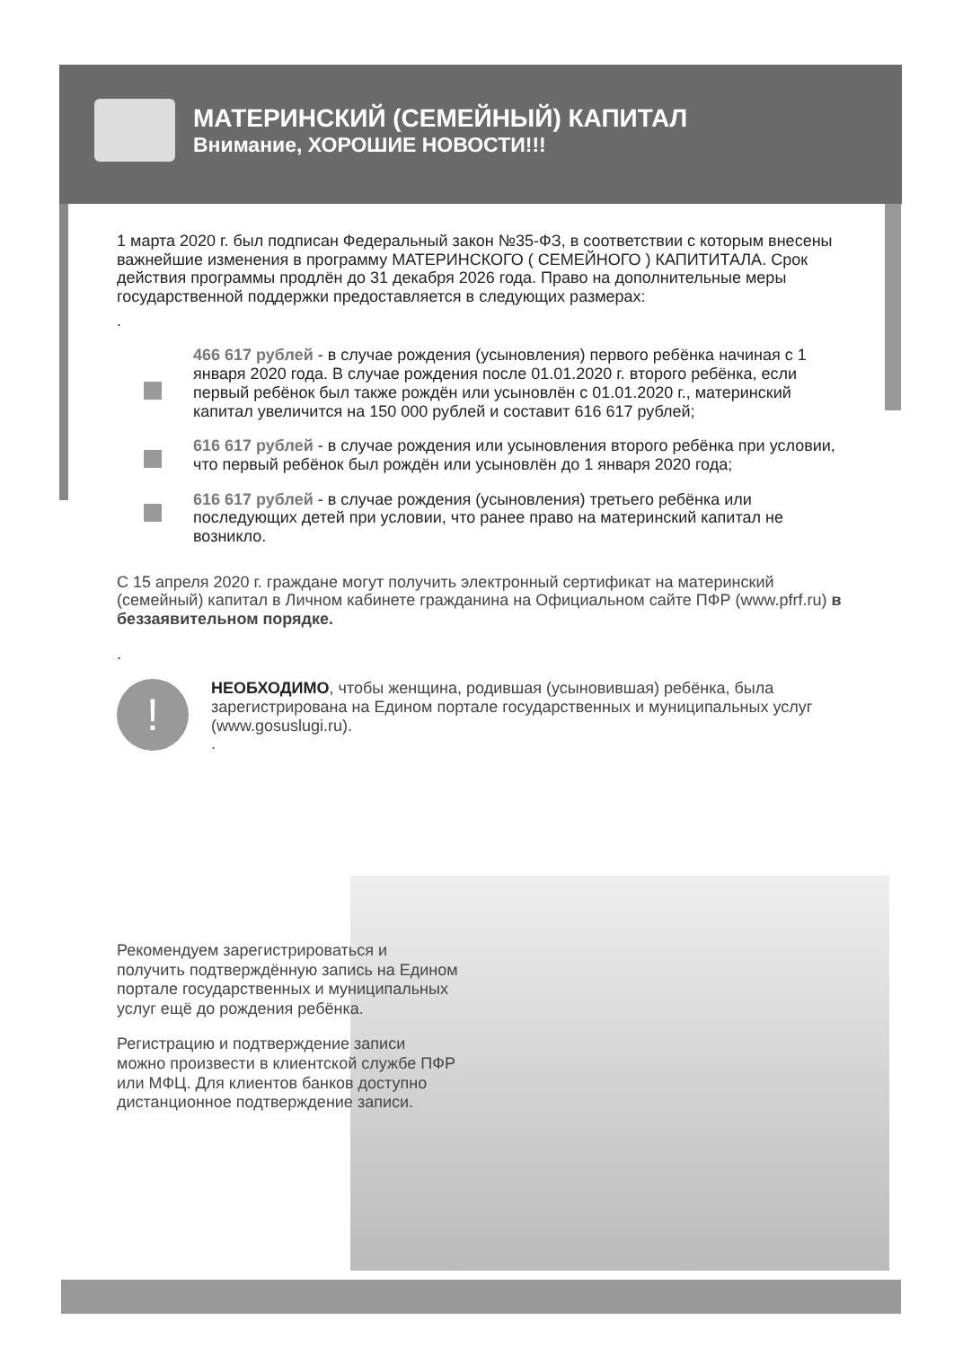МАТЕРИНСКИЙ (СЕМЕЙНЫЙ) КАПИТАЛ
Внимание, ХОРОШИЕ НОВОСТИ!!!
1 марта 2020 г. был подписан Федеральный закон №35-ФЗ, в соответствии с которым внесены важнейшие изменения в программу МАТЕРИНСКОГО ( СЕМЕЙНОГО ) КАПИТИТАЛА. Срок действия программы продлён до 31 декабря 2026 года. Право на дополнительные меры государственной поддержки предоставляется в следующих размерах:
.
466 617 рублей - в случае рождения (усыновления) первого ребёнка начиная с 1 января 2020 года. В случае рождения после 01.01.2020 г. второго ребёнка, если первый ребёнок был также рождён или усыновлён с 01.01.2020 г., материнский капитал увеличится на 150 000 рублей и составит 616 617 рублей;
616 617 рублей - в случае рождения или усыновления второго ребёнка при условии, что первый ребёнок был рождён или усыновлён до 1 января 2020 года;
616 617 рублей - в случае рождения (усыновления) третьего ребёнка или последующих детей при условии, что ранее право на материнский капитал не возникло.
С 15 апреля 2020 г. граждане могут получить электронный сертификат на материнский (семейный) капитал в Личном кабинете гражданина на Официальном сайте ПФР (www.pfrf.ru) в беззаявительном порядке.
.
!
НЕОБХОДИМО, чтобы женщина, родившая (усыновившая) ребёнка, была зарегистрирована на Едином портале государственных и муниципальных услуг (www.gosuslugi.ru).
.
Рекомендуем зарегистрироваться и получить подтверждённую запись на Едином портале государственных и муниципальных услуг ещё до рождения ребёнка.
Регистрацию и подтверждение записи можно произвести в клиентской службе ПФР или МФЦ. Для клиентов банков доступно дистанционное подтверждение записи.